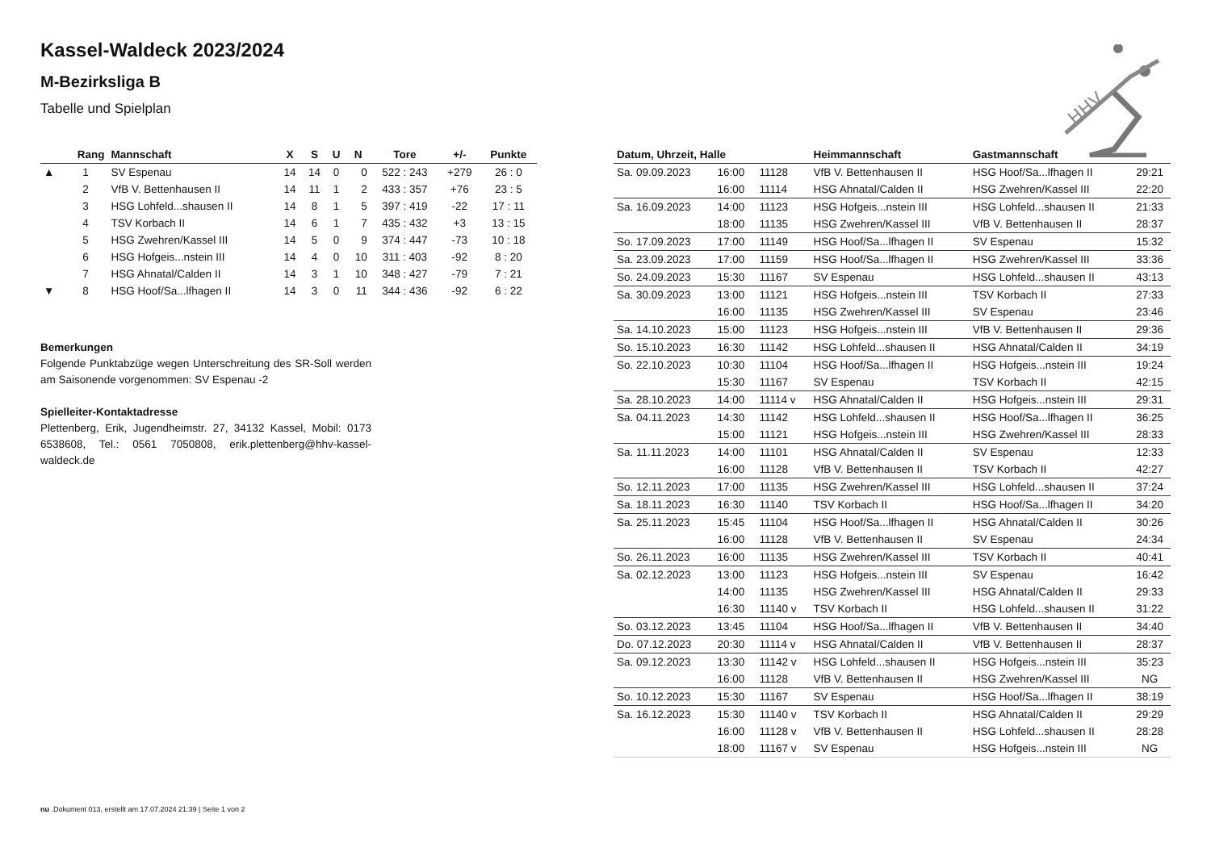HHV
Kassel-Waldeck 2023/2024
M-Bezirksliga B
Tabelle und Spielplan
| | Rang | Mannschaft | X | S | U | N | Tore | +/- | Punkte |
| --- | --- | --- | --- | --- | --- | --- | --- | --- | --- |
| ▲ | 1 | SV Espenau | 14 | 14 | 0 | 0 | 522 : 243 | +279 | 26 : 0 |
| | 2 | VfB V. Bettenhausen II | 14 | 11 | 1 | 2 | 433 : 357 | +76 | 23 : 5 |
| | 3 | HSG Lohfeld...shausen II | 14 | 8 | 1 | 5 | 397 : 419 | -22 | 17 : 11 |
| | 4 | TSV Korbach II | 14 | 6 | 1 | 7 | 435 : 432 | +3 | 13 : 15 |
| | 5 | HSG Zwehren/Kassel III | 14 | 5 | 0 | 9 | 374 : 447 | -73 | 10 : 18 |
| | 6 | HSG Hofgeis...nstein III | 14 | 4 | 0 | 10 | 311 : 403 | -92 | 8 : 20 |
| | 7 | HSG Ahnatal/Calden II | 14 | 3 | 1 | 10 | 348 : 427 | -79 | 7 : 21 |
| ▼ | 8 | HSG Hoof/Sa...lfhagen II | 14 | 3 | 0 | 11 | 344 : 436 | -92 | 6 : 22 |
Bemerkungen
Folgende Punktabzüge wegen Unterschreitung des SR-Soll werden am Saisonende vorgenommen: SV Espenau -2
Spielleiter-Kontaktadresse
Plettenberg, Erik, Jugendheimstr. 27, 34132 Kassel, Mobil: 0173 6538608, Tel.: 0561 7050808, erik.plettenberg@hhv-kassel-waldeck.de
| Datum, Uhrzeit, Halle | | | Heimmannschaft | Gastmannschaft | |
| --- | --- | --- | --- | --- | --- |
| Sa. 09.09.2023 | 16:00 | 11128 | VfB V. Bettenhausen II | HSG Hoof/Sa...lfhagen II | 29:21 |
| | 16:00 | 11114 | HSG Ahnatal/Calden II | HSG Zwehren/Kassel III | 22:20 |
| Sa. 16.09.2023 | 14:00 | 11123 | HSG Hofgeis...nstein III | HSG Lohfeld...shausen II | 21:33 |
| | 18:00 | 11135 | HSG Zwehren/Kassel III | VfB V. Bettenhausen II | 28:37 |
| So. 17.09.2023 | 17:00 | 11149 | HSG Hoof/Sa...lfhagen II | SV Espenau | 15:32 |
| Sa. 23.09.2023 | 17:00 | 11159 | HSG Hoof/Sa...lfhagen II | HSG Zwehren/Kassel III | 33:36 |
| So. 24.09.2023 | 15:30 | 11167 | SV Espenau | HSG Lohfeld...shausen II | 43:13 |
| Sa. 30.09.2023 | 13:00 | 11121 | HSG Hofgeis...nstein III | TSV Korbach II | 27:33 |
| | 16:00 | 11135 | HSG Zwehren/Kassel III | SV Espenau | 23:46 |
| Sa. 14.10.2023 | 15:00 | 11123 | HSG Hofgeis...nstein III | VfB V. Bettenhausen II | 29:36 |
| So. 15.10.2023 | 16:30 | 11142 | HSG Lohfeld...shausen II | HSG Ahnatal/Calden II | 34:19 |
| So. 22.10.2023 | 10:30 | 11104 | HSG Hoof/Sa...lfhagen II | HSG Hofgeis...nstein III | 19:24 |
| | 15:30 | 11167 | SV Espenau | TSV Korbach II | 42:15 |
| Sa. 28.10.2023 | 14:00 | 11114 v | HSG Ahnatal/Calden II | HSG Hofgeis...nstein III | 29:31 |
| Sa. 04.11.2023 | 14:30 | 11142 | HSG Lohfeld...shausen II | HSG Hoof/Sa...lfhagen II | 36:25 |
| | 15:00 | 11121 | HSG Hofgeis...nstein III | HSG Zwehren/Kassel III | 28:33 |
| Sa. 11.11.2023 | 14:00 | 11101 | HSG Ahnatal/Calden II | SV Espenau | 12:33 |
| | 16:00 | 11128 | VfB V. Bettenhausen II | TSV Korbach II | 42:27 |
| So. 12.11.2023 | 17:00 | 11135 | HSG Zwehren/Kassel III | HSG Lohfeld...shausen II | 37:24 |
| Sa. 18.11.2023 | 16:30 | 11140 | TSV Korbach II | HSG Hoof/Sa...lfhagen II | 34:20 |
| Sa. 25.11.2023 | 15:45 | 11104 | HSG Hoof/Sa...lfhagen II | HSG Ahnatal/Calden II | 30:26 |
| | 16:00 | 11128 | VfB V. Bettenhausen II | SV Espenau | 24:34 |
| So. 26.11.2023 | 16:00 | 11135 | HSG Zwehren/Kassel III | TSV Korbach II | 40:41 |
| Sa. 02.12.2023 | 13:00 | 11123 | HSG Hofgeis...nstein III | SV Espenau | 16:42 |
| | 14:00 | 11135 | HSG Zwehren/Kassel III | HSG Ahnatal/Calden II | 29:33 |
| | 16:30 | 11140 v | TSV Korbach II | HSG Lohfeld...shausen II | 31:22 |
| So. 03.12.2023 | 13:45 | 11104 | HSG Hoof/Sa...lfhagen II | VfB V. Bettenhausen II | 34:40 |
| Do. 07.12.2023 | 20:30 | 11114 v | HSG Ahnatal/Calden II | VfB V. Bettenhausen II | 28:37 |
| Sa. 09.12.2023 | 13:30 | 11142 v | HSG Lohfeld...shausen II | HSG Hofgeis...nstein III | 35:23 |
| | 16:00 | 11128 | VfB V. Bettenhausen II | HSG Zwehren/Kassel III | NG |
| So. 10.12.2023 | 15:30 | 11167 | SV Espenau | HSG Hoof/Sa...lfhagen II | 38:19 |
| Sa. 16.12.2023 | 15:30 | 11140 v | TSV Korbach II | HSG Ahnatal/Calden II | 29:29 |
| | 16:00 | 11128 v | VfB V. Bettenhausen II | HSG Lohfeld...shausen II | 28:28 |
| | 18:00 | 11167 v | SV Espenau | HSG Hofgeis...nstein III | NG |
nu .Dokument 013, erstellt am 17.07.2024 21:39 | Seite 1 von 2